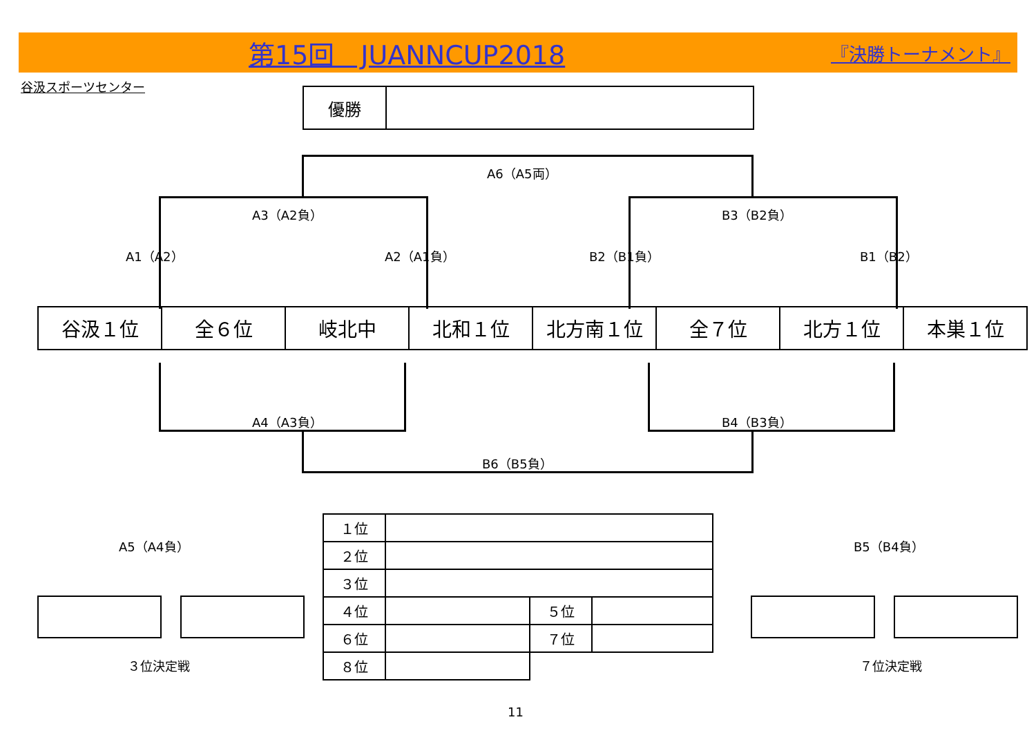第15回　JUANNCUP2018 『決勝トーナメント』
谷汲スポーツセンター
優勝
A6（A5両）
A3（A2負） B3（B2負）
A1（A2） A2（A1負） B2（B1負） B1（B2）
| 谷汲１位 | 全６位 | 岐北中 | 北和１位 | 北方南１位 | 全７位 | 北方１位 | 本巣１位 |
A4（A3負） B4（B3負）
B6（B5負）
A5（A4負） B5（B4負）
| １位 | | | |
| ２位 | | | |
| ３位 | | | |
| ４位 | | ５位 | |
| ６位 | | ７位 | |
| ８位 | | | |
３位決定戦 ７位決定戦
11